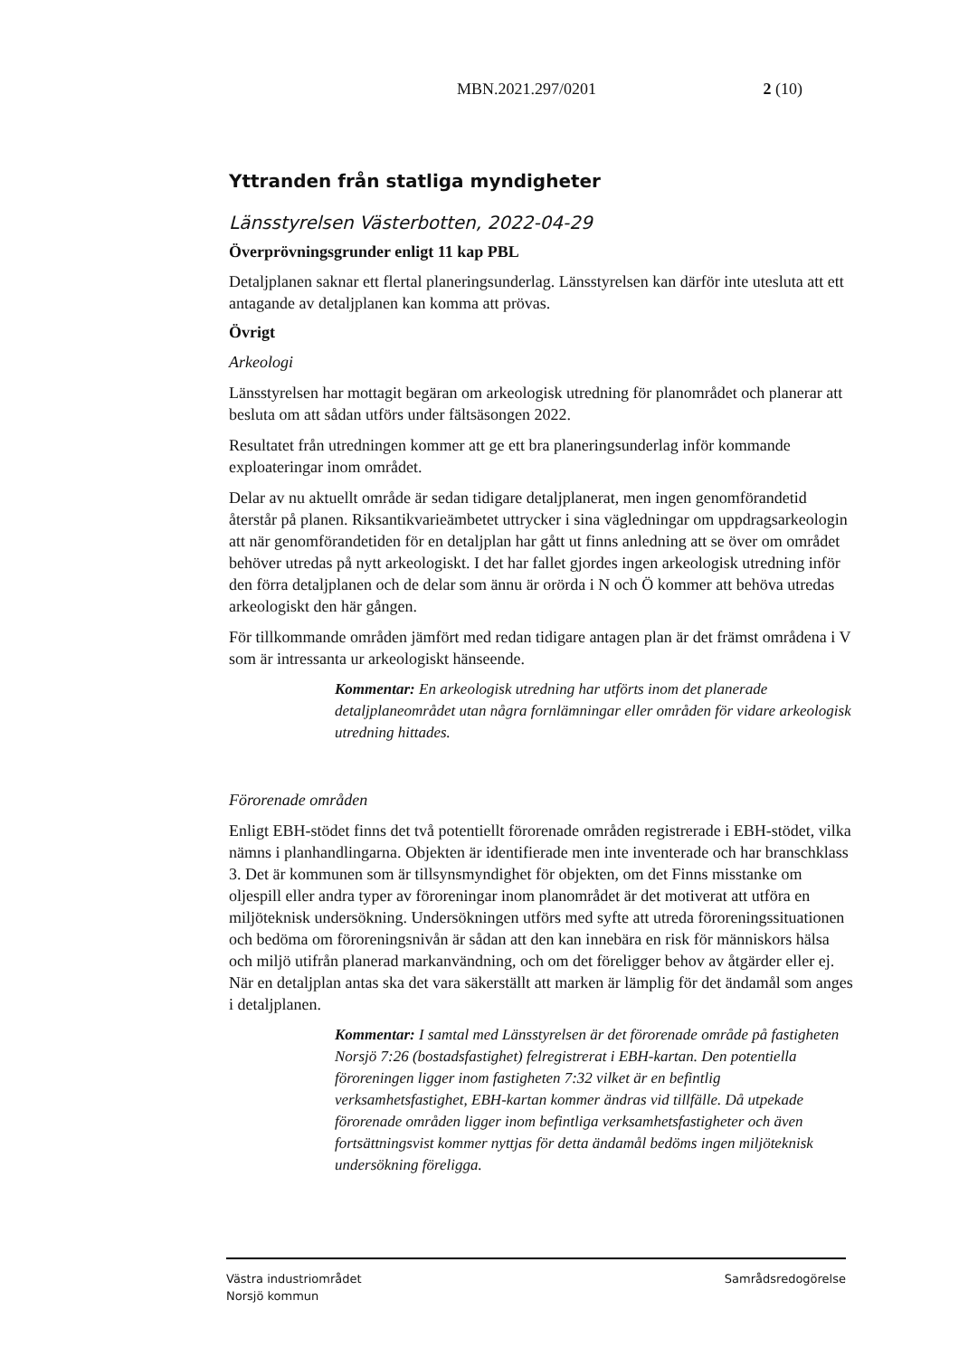MBN.2021.297/0201 2 (10)
Yttranden från statliga myndigheter
Länsstyrelsen Västerbotten, 2022-04-29
Överprövningsgrunder enligt 11 kap PBL
Detaljplanen saknar ett flertal planeringsunderlag. Länsstyrelsen kan därför inte utesluta att ett antagande av detaljplanen kan komma att prövas.
Övrigt
Arkeologi
Länsstyrelsen har mottagit begäran om arkeologisk utredning för planområdet och planerar att besluta om att sådan utförs under fältsäsongen 2022.
Resultatet från utredningen kommer att ge ett bra planeringsunderlag inför kommande exploateringar inom området.
Delar av nu aktuellt område är sedan tidigare detaljplanerat, men ingen genomförandetid återstår på planen. Riksantikvarieämbetet uttrycker i sina vägledningar om uppdragsarkeologin att när genomförandetiden för en detaljplan har gått ut finns anledning att se över om området behöver utredas på nytt arkeologiskt. I det har fallet gjordes ingen arkeologisk utredning inför den förra detaljplanen och de delar som ännu är orörda i N och Ö kommer att behöva utredas arkeologiskt den här gången.
För tillkommande områden jämfört med redan tidigare antagen plan är det främst områdena i V som är intressanta ur arkeologiskt hänseende.
Kommentar: En arkeologisk utredning har utförts inom det planerade detaljplaneområdet utan några fornlämningar eller områden för vidare arkeologisk utredning hittades.
Förorenade områden
Enligt EBH-stödet finns det två potentiellt förorenade områden registrerade i EBH-stödet, vilka nämns i planhandlingarna. Objekten är identifierade men inte inventerade och har branschklass 3. Det är kommunen som är tillsynsmyndighet för objekten, om det Finns misstanke om oljespill eller andra typer av föroreningar inom planområdet är det motiverat att utföra en miljöteknisk undersökning. Undersökningen utförs med syfte att utreda föroreningssituationen och bedöma om föroreningsnivån är sådan att den kan innebära en risk för människors hälsa och miljö utifrån planerad markanvändning, och om det föreligger behov av åtgärder eller ej. När en detaljplan antas ska det vara säkerställt att marken är lämplig för det ändamål som anges i detaljplanen.
Kommentar: I samtal med Länsstyrelsen är det förorenade område på fastigheten Norsjö 7:26 (bostadsfastighet) felregistrerat i EBH-kartan. Den potentiella föroreningen ligger inom fastigheten 7:32 vilket är en befintlig verksamhetsfastighet, EBH-kartan kommer ändras vid tillfälle. Då utpekade förorenade områden ligger inom befintliga verksamhetsfastigheter och även fortsättningsvist kommer nyttjas för detta ändamål bedöms ingen miljöteknisk undersökning föreligga.
Västra industriområdet
Norsjö kommun
Samrådsredogörelse